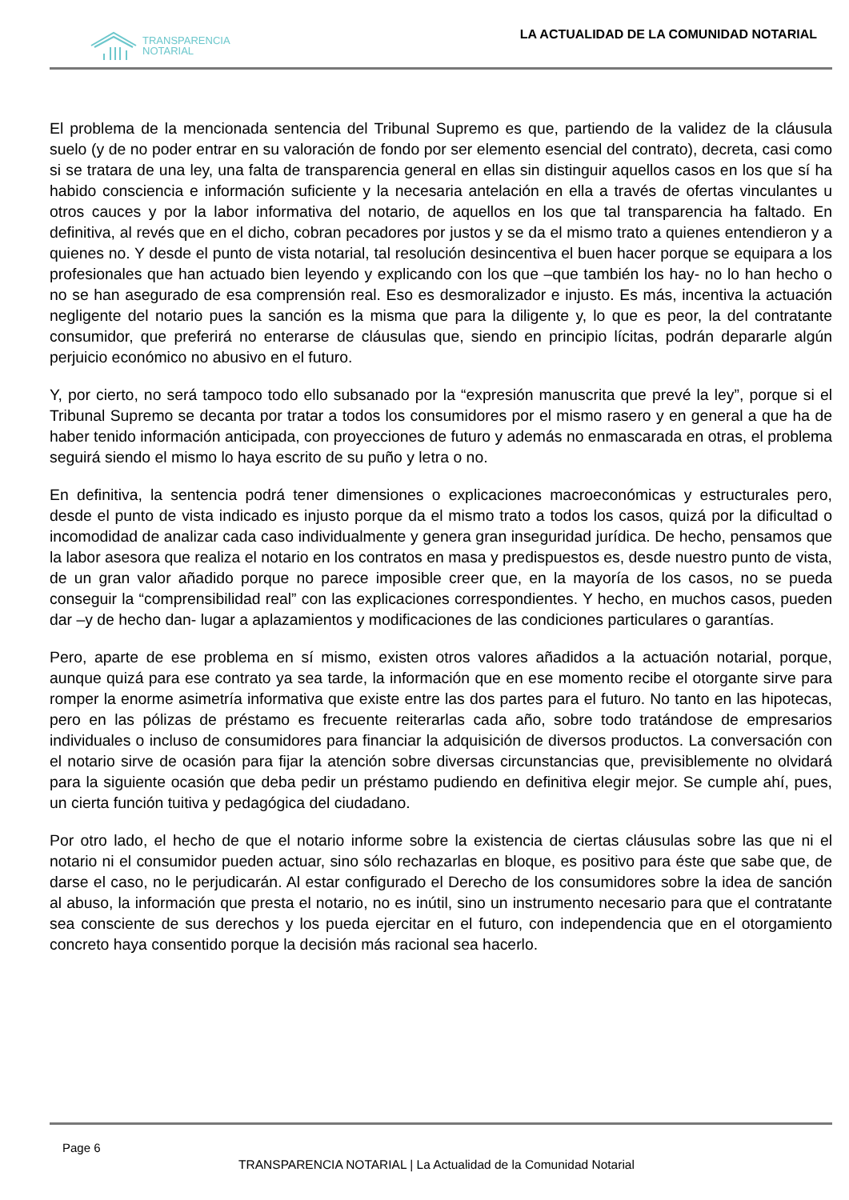TRANSPARENCIA
NOTARIAL
LA ACTUALIDAD DE LA COMUNIDAD NOTARIAL
El problema de la mencionada sentencia del Tribunal Supremo es que, partiendo de la validez de la cláusula suelo (y de no poder entrar en su valoración de fondo por ser elemento esencial del contrato), decreta, casi como si se tratara de una ley, una falta de transparencia general en ellas sin distinguir aquellos casos en los que sí ha habido consciencia e información suficiente y la necesaria antelación en ella a través de ofertas vinculantes u otros cauces y por la labor informativa del notario, de aquellos en los que tal transparencia ha faltado. En definitiva, al revés que en el dicho, cobran pecadores por justos y se da el mismo trato a quienes entendieron y a quienes no. Y desde el punto de vista notarial, tal resolución desincentiva el buen hacer porque se equipara a los profesionales que han actuado bien leyendo y explicando con los que –que también los hay- no lo han hecho o no se han asegurado de esa comprensión real. Eso es desmoralizador e injusto. Es más, incentiva la actuación negligente del notario pues la sanción es la misma que para la diligente y, lo que es peor, la del contratante consumidor, que preferirá no enterarse de cláusulas que, siendo en principio lícitas, podrán depararle algún perjuicio económico no abusivo en el futuro.
Y, por cierto, no será tampoco todo ello subsanado por la “expresión manuscrita que prevé la ley”, porque si el Tribunal Supremo se decanta por tratar a todos los consumidores por el mismo rasero y en general a que ha de haber tenido información anticipada, con proyecciones de futuro y además no enmascarada en otras, el problema seguirá siendo el mismo lo haya escrito de su puño y letra o no.
En definitiva, la sentencia podrá tener dimensiones o explicaciones macroeconómicas y estructurales pero, desde el punto de vista indicado es injusto porque da el mismo trato a todos los casos, quizá por la dificultad o incomodidad de analizar cada caso individualmente y genera gran inseguridad jurídica. De hecho, pensamos que la labor asesora que realiza el notario en los contratos en masa y predispuestos es, desde nuestro punto de vista, de un gran valor añadido porque no parece imposible creer que, en la mayoría de los casos, no se pueda conseguir la “comprensibilidad real” con las explicaciones correspondientes. Y hecho, en muchos casos, pueden dar –y de hecho dan- lugar a aplazamientos y modificaciones de las condiciones particulares o garantías.
Pero, aparte de ese problema en sí mismo, existen otros valores añadidos a la actuación notarial, porque, aunque quizá para ese contrato ya sea tarde, la información que en ese momento recibe el otorgante sirve para romper la enorme asimetría informativa que existe entre las dos partes para el futuro. No tanto en las hipotecas, pero en las pólizas de préstamo es frecuente reiterarlas cada año, sobre todo tratándose de empresarios individuales o incluso de consumidores para financiar la adquisición de diversos productos. La conversación con el notario sirve de ocasión para fijar la atención sobre diversas circunstancias que, previsiblemente no olvidará para la siguiente ocasión que deba pedir un préstamo pudiendo en definitiva elegir mejor. Se cumple ahí, pues, un cierta función tuitiva y pedagógica del ciudadano.
Por otro lado, el hecho de que el notario informe sobre la existencia de ciertas cláusulas sobre las que ni el notario ni el consumidor pueden actuar, sino sólo rechazarlas en bloque, es positivo para éste que sabe que, de darse el caso, no le perjudicarán. Al estar configurado el Derecho de los consumidores sobre la idea de sanción al abuso, la información que presta el notario, no es inútil, sino un instrumento necesario para que el contratante sea consciente de sus derechos y los pueda ejercitar en el futuro, con independencia que en el otorgamiento concreto haya consentido porque la decisión más racional sea hacerlo.
Page 6
TRANSPARENCIA NOTARIAL | La Actualidad de la Comunidad Notarial